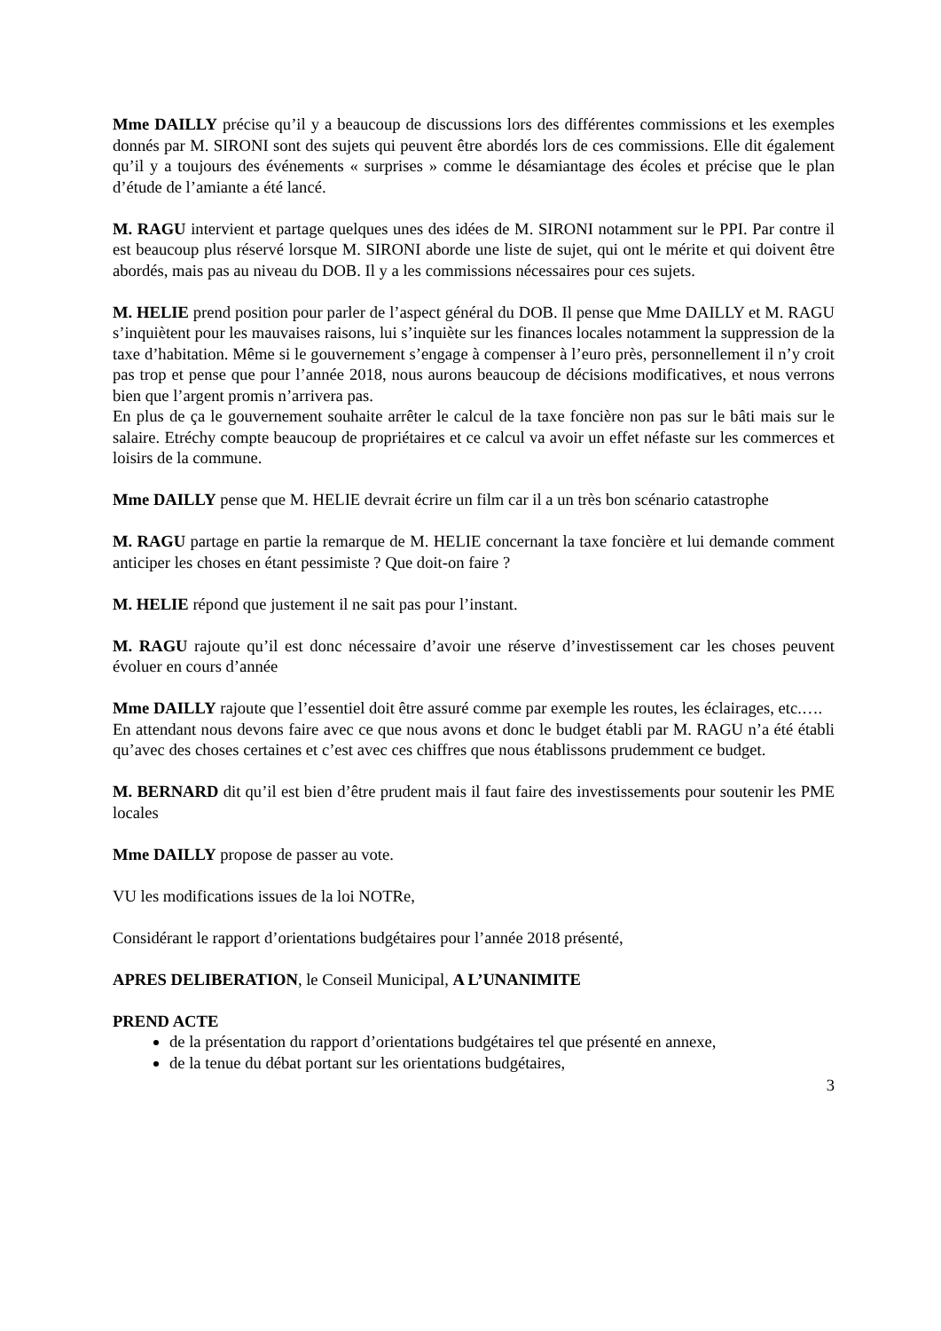Mme DAILLY précise qu’il y a beaucoup de discussions lors des différentes commissions et les exemples donnés par M. SIRONI sont des sujets qui peuvent être abordés lors de ces commissions. Elle dit également qu’il y a toujours des événements « surprises » comme le désamiantage des écoles et précise que le plan d’étude de l’amiante a été lancé.
M. RAGU intervient et partage quelques unes des idées de M. SIRONI notamment sur le PPI. Par contre il est beaucoup plus réservé lorsque M. SIRONI aborde une liste de sujet, qui ont le mérite et qui doivent être abordés, mais pas au niveau du DOB. Il y a les commissions nécessaires pour ces sujets.
M. HELIE prend position pour parler de l’aspect général du DOB. Il pense que Mme DAILLY et M. RAGU s’inquiètent pour les mauvaises raisons, lui s’inquiète sur les finances locales notamment la suppression de la taxe d’habitation. Même si le gouvernement s’engage à compenser à l’euro près, personnellement il n’y croit pas trop et pense que pour l’année 2018, nous aurons beaucoup de décisions modificatives, et nous verrons bien que l’argent promis n’arrivera pas.
En plus de ça le gouvernement souhaite arrêter le calcul de la taxe foncière non pas sur le bâti mais sur le salaire. Etréchy compte beaucoup de propriétaires et ce calcul va avoir un effet néfaste sur les commerces et loisirs de la commune.
Mme DAILLY pense que M. HELIE devrait écrire un film car il a un très bon scénario catastrophe
M. RAGU partage en partie la remarque de M. HELIE concernant la taxe foncière et lui demande comment anticiper les choses en étant pessimiste ? Que doit-on faire ?
M. HELIE répond que justement il ne sait pas pour l’instant.
M. RAGU rajoute qu’il est donc nécessaire d’avoir une réserve d’investissement car les choses peuvent évoluer en cours d’année
Mme DAILLY rajoute que l’essentiel doit être assuré comme par exemple les routes, les éclairages, etc.….
En attendant nous devons faire avec ce que nous avons et donc le budget établi par M. RAGU n’a été établi qu’avec des choses certaines et c’est avec ces chiffres que nous établissons prudemment ce budget.
M. BERNARD dit qu’il est bien d’être prudent mais il faut faire des investissements pour soutenir les PME locales
Mme DAILLY propose de passer au vote.
VU les modifications issues de la loi NOTRe,
Considérant le rapport d’orientations budgétaires pour l’année 2018 présenté,
APRES DELIBERATION, le Conseil Municipal, A L’UNANIMITE
PREND ACTE
de la présentation du rapport d’orientations budgétaires tel que présenté en annexe,
de la tenue du débat portant sur les orientations budgétaires,
3